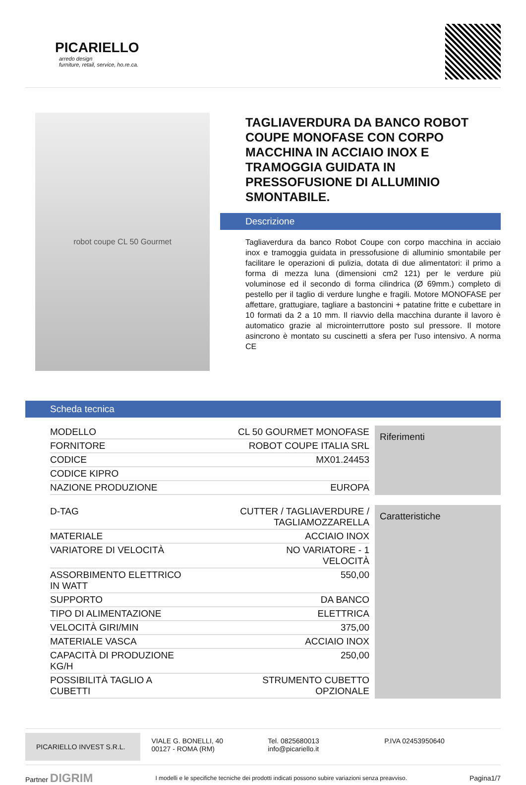PICARIELLO
arredo design
furniture, retail, service, ho.re.ca.
robot coupe CL 50 Gourmet
TAGLIAVERDURA DA BANCO ROBOT COUPE MONOFASE CON CORPO MACCHINA IN ACCIAIO INOX E TRAMOGGIA GUIDATA IN PRESSOFUSIONE DI ALLUMINIO SMONTABILE.
Descrizione
Tagliaverdura da banco Robot Coupe con corpo macchina in acciaio inox e tramoggia guidata in pressofusione di alluminio smontabile per facilitare le operazioni di pulizia, dotata di due alimentatori: il primo a forma di mezza luna (dimensioni cm2 121) per le verdure più voluminose ed il secondo di forma cilindrica (Ø 69mm.) completo di pestello per il taglio di verdure lunghe e fragili. Motore MONOFASE per affettare, grattugiare, tagliare a bastoncini + patatine fritte e cubettare in 10 formati da 2 a 10 mm. Il riavvio della macchina durante il lavoro è automatico grazie al microinterruttore posto sul pressore. Il motore asincrono è montato su cuscinetti a sfera per l'uso intensivo. A norma CE
Scheda tecnica
| MODELLO | CL 50 GOURMET MONOFASE |
| FORNITORE | ROBOT COUPE ITALIA SRL |
| CODICE | MX01.24453 |
| CODICE KIPRO | |
| NAZIONE PRODUZIONE | EUROPA |
Riferimenti
| D-TAG | CUTTER / TAGLIAVERDURE / TAGLIAMOZZARELLA |
| MATERIALE | ACCIAIO INOX |
| VARIATORE DI VELOCITÀ | NO VARIATORE - 1 VELOCITÀ |
| ASSORBIMENTO ELETTRICO IN WATT | 550,00 |
| SUPPORTO | DA BANCO |
| TIPO DI ALIMENTAZIONE | ELETTRICA |
| VELOCITÀ GIRI/MIN | 375,00 |
| MATERIALE VASCA | ACCIAIO INOX |
| CAPACITÀ DI PRODUZIONE KG/H | 250,00 |
| POSSIBILITÀ TAGLIO A CUBETTI | STRUMENTO CUBETTO OPZIONALE |
Caratteristiche
PICARIELLO INVEST S.R.L. VIALE G. BONELLI, 40
00127 - ROMA (RM)
Tel. 0825680013
info@picariello.it
P.IVA 02453950640
Partner DIGRIM I modelli e le specifiche tecniche dei prodotti indicati possono subire variazioni senza preavviso. Pagina1/7